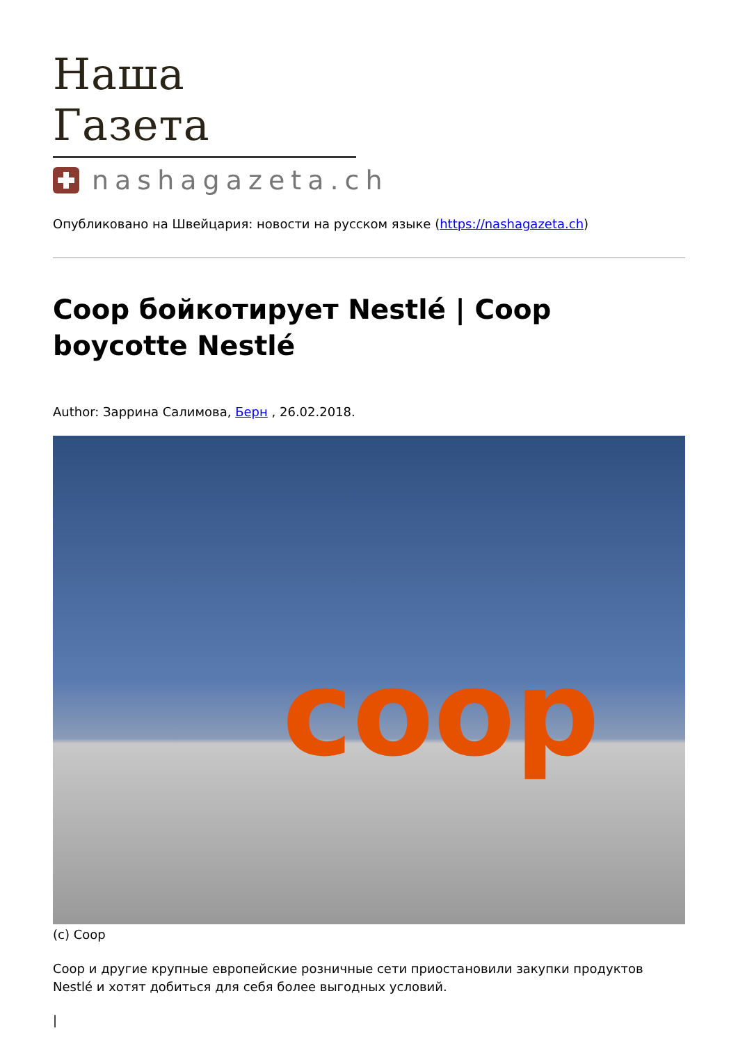Наша Газета
nashagazeta.ch
Опубликовано на Швейцария: новости на русском языке (https://nashagazeta.ch)
Coop бойкотирует Nestlé | Coop boycotte Nestlé
Author: Заррина Салимова, Берн , 26.02.2018.
coop
(c) Coop
Coop и другие крупные европейские розничные сети приостановили закупки продуктов Nestlé и хотят добиться для себя более выгодных условий.
|